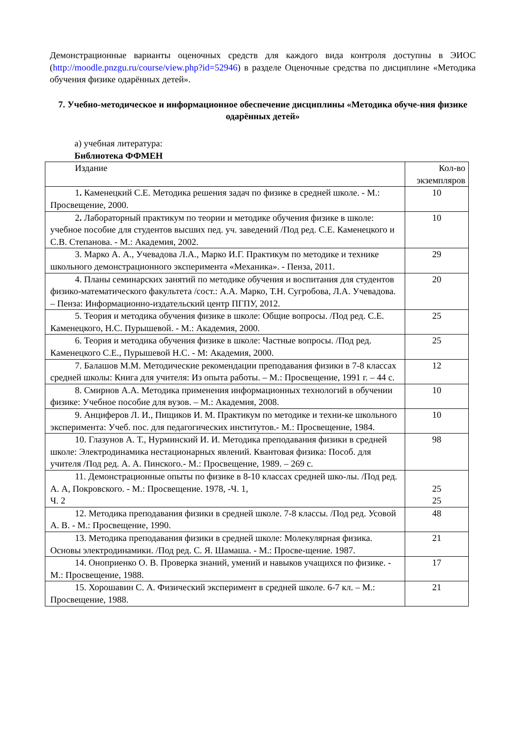Демонстрационные варианты оценочных средств для каждого вида контроля доступны в ЭИОС (http://moodle.pnzgu.ru/course/view.php?id=52946) в разделе Оценочные средства по дисциплине «Методика обучения физике одарённых детей».
7. Учебно-методическое и информационное обеспечение дисциплины «Методика обуче-ния физике одарённых детей»
а) учебная литература:
Библиотека ФФМЕН
| Издание | Кол-во экземпляров |
| 1 . Каменецкий С.Е. Методика решения задач по физике в средней школе. - М.: Просвещение, 2000. | 10 |
| 2 . Лабораторный практикум по теории и методике обучения физике в школе: учебное пособие для студентов высших пед. уч. заведений /Под ред. С.Е. Каменецкого и С.В. Степанова. - М.: Академия, 2002. | 10 |
| 3. Марко А. А., Учевадова Л.А., Марко И.Г. Практикум по методике и технике школьного демонстрационного эксперимента «Механика». - Пенза, 2011. | 29 |
| 4. Планы семинарских занятий по методике обучения и воспитания для студентов физико-математического факультета /сост.: А.А. Марко, Т.Н. Сугробова, Л.А. Учевадова. – Пенза: Информационно-издательский центр ПГПУ, 2012. | 20 |
| 5. Теория и методика обучения физике в школе: Общие вопросы. /Под ред. С.Е. Каменецкого, Н.С. Пурышевой. - М.: Академия, 2000. | 25 |
| 6. Теория и методика обучения физике в школе: Частные вопросы. /Под ред. Каменецкого С.Е., Пурышевой Н.С. - М: Академия, 2000. | 25 |
| 7. Балашов М.М. Методические рекомендации преподавания физики в 7-8 классах средней школы: Книга для учителя: Из опыта работы. – М.: Просвещение, 1991 г. – 44 с. | 12 |
| 8. Смирнов А.А. Методика применения информационных технологий в обучении физике: Учебное пособие для вузов. – М.: Академия, 2008. | 10 |
| 9. Анциферов Л. И., Пищиков И. М. Практикум по методике и техни-ке школьного эксперимента: Учеб. пос. для педагогических институтов.- М.: Просвещение, 1984. | 10 |
| 10. Глазунов А. Т., Нурминский И. И. Методика преподавания физики в средней школе: Электродинамика нестационарных явлений. Квантовая физика: Пособ. для учителя /Под ред. А. А. Пинского.- М.: Просвещение, 1989. – 269 с. | 98 |
| 11. Демонстрационные опыты по физике в 8-10 классах средней шко-лы. /Под ред. А. А, Покровского. - М.: Просвещение. 1978, -Ч. 1, Ч. 2 | 25 25 |
| 12. Методика преподавания физики в средней школе. 7-8 классы. /Под ред. Усовой А. В. - М.: Просвещение, 1990. | 48 |
| 13. Методика преподавания физики в средней школе: Молекулярная физика. Основы электродинамики. /Под ред. С. Я. Шамаша. - М.: Просве-щение. 1987. | 21 |
| 14. Оноприенко О. В. Проверка знаний, умений и навыков учащихся по физике. - М.: Просвещение, 1988. | 17 |
| 15. Хорошавин С. А. Физический эксперимент в средней школе. 6-7 кл. – М.: Просвещение, 1988. | 21 |